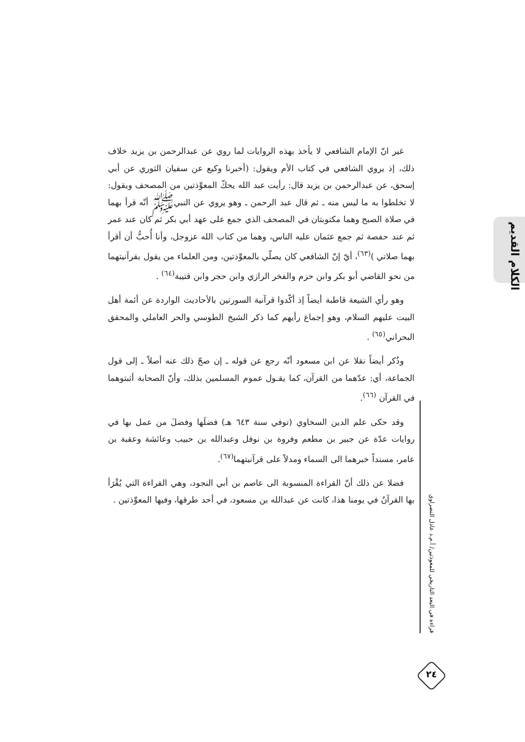غير انّ الإمام الشافعي لا يأخذ بهذه الروايات لما روي عن عبدالرحمن بن يزيد خلاف ذلك، إذ يروي الشافعي في كتاب الأم ويقول: (أخبرنا وكيع عن سفيان الثوري عن أبي إسحق، عن عبدالرحمن بن يزيد قال: رأيت عبد الله يحكّ المعوِّذتين من المصحف ويقول: لا تخلطوا به ما ليس منه ـ ثم قال عبد الرحمن ـ وهو يروي عن النبيﷺ أنّه قرأ بهما في صلاة الصبح وهما مكتوبتان في المصحف الذي جمع على عهد أبي بكر ثم كان عند عمر ثم عند حفصة ثم جمع عثمان عليه الناس، وهما من كتاب الله عزوجل، وأنا أُحبُّ أن أقرأ بهما صلاتي )<sup>(٦٣)</sup>، أيّ إنّ الشافعي كان يصلّي بالمعوِّذتين، ومن العلماء من يقول بقرآنيتهما من نحو القاضي أبو بكر وابن حزم والفخر الرازي وابن حجر وابن قتيبة<sup>(٦٤)</sup> .
وهو رأي الشيعة قاطبة أيضاً إذ أكّدوا قرآنية السورتين بالأحاديث الواردة عن أئمة أهل البيت عليهم السلام، وهو إجماع رأيهم كما ذكر الشيخ الطوسي والحر العاملي والمحقق البحراني<sup>(٦٥)</sup> .
وذُكر أيضاً نقلا عن ابن مسعود أنّه رجع عن قوله ـ إن صحّ ذلك عنه أصلاً ـ إلى قول الجماعة، أي: عدّهما من القرآن، كما يقـول عموم المسلمين بذلك، وأنّ الصحابة أثبتوهما في القرآن <sup>(٦٦)</sup>.
وقد حكى علم الدين السخاوي (توفي سنة ٦٤٣ هـ) فضلَها وفضلَ من عمل بها في روايات عدّة عن جبير بن مطعم وفروة بن نوفل وعبدالله بن حبيب وعائشة وعقبة بن عامر، مسنداً خبرهما الى السماء ومدلاً على قرآنيتهما<sup>(٦٧)</sup>.
فضلا عن ذلك أنّ القراءة المنسوبة الى عاصم بن أبي النجود، وهي القراءة التي يُقْرَأ بها القرآنُ في يومنا هذا، كانت عن عبدالله بن مسعود، في أحد طرقها، وفيها المعوِّذتين .
الكلام القديم
قراءة في البعد التاريخي للمعوذتين/ أ.م.د عادل النصراوي
٢٤